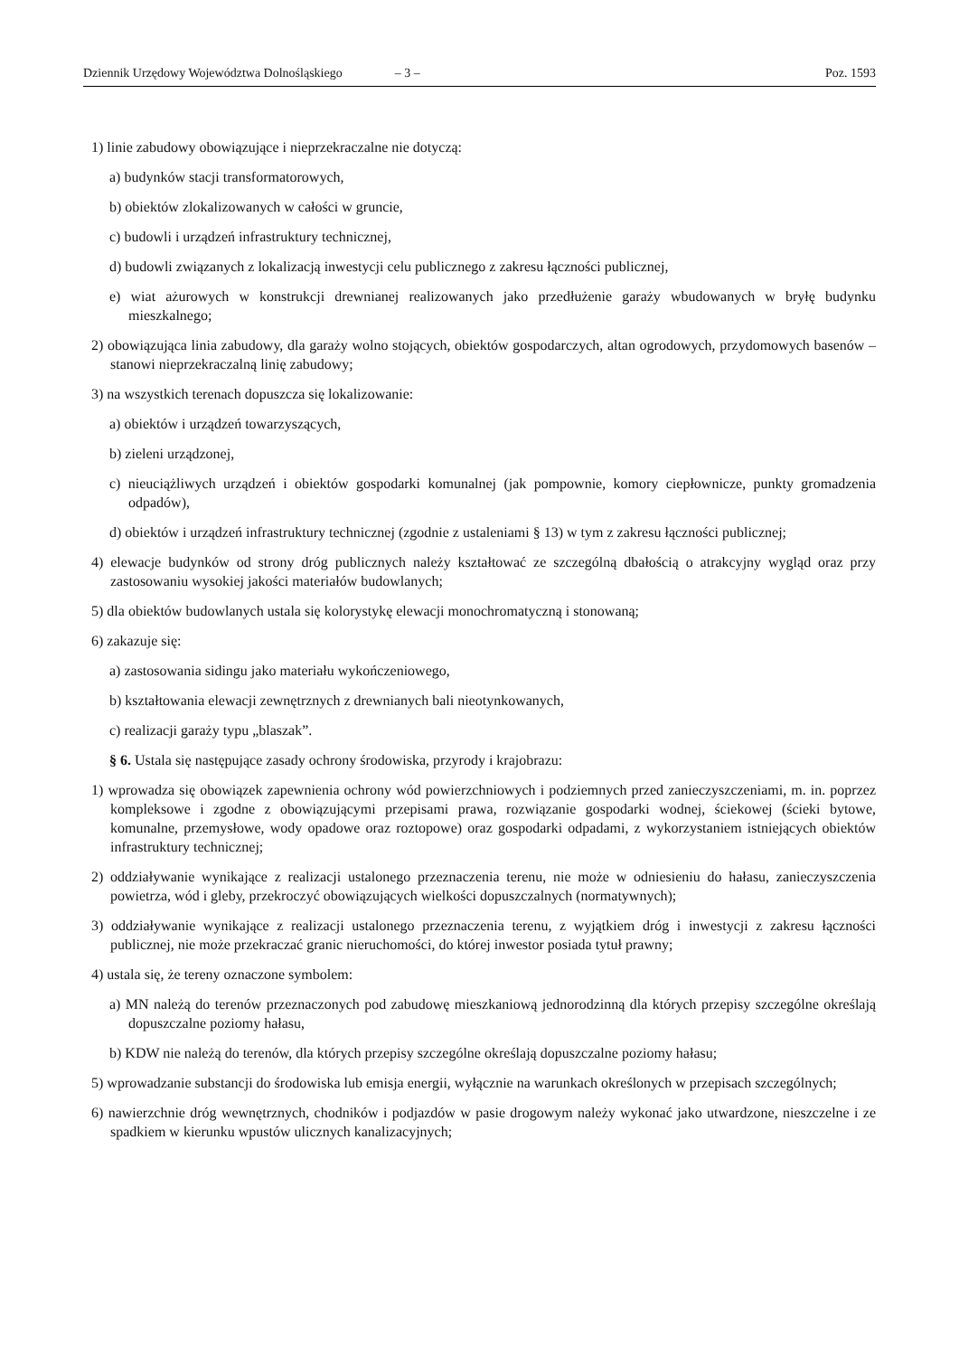Dziennik Urzędowy Województwa Dolnośląskiego – 3 – Poz. 1593
1) linie zabudowy obowiązujące i nieprzekraczalne nie dotyczą:
a) budynków stacji transformatorowych,
b) obiektów zlokalizowanych w całości w gruncie,
c) budowli i urządzeń infrastruktury technicznej,
d) budowli związanych z lokalizacją inwestycji celu publicznego z zakresu łączności publicznej,
e) wiat ażurowych w konstrukcji drewnianej realizowanych jako przedłużenie garaży wbudowanych w bryłę budynku mieszkalnego;
2) obowiązująca linia zabudowy, dla garaży wolno stojących, obiektów gospodarczych, altan ogrodowych, przydomowych basenów – stanowi nieprzekraczalną linię zabudowy;
3) na wszystkich terenach dopuszcza się lokalizowanie:
a) obiektów i urządzeń towarzyszących,
b) zieleni urządzonej,
c) nieuciążliwych urządzeń i obiektów gospodarki komunalnej (jak pompownie, komory ciepłownicze, punkty gromadzenia odpadów),
d) obiektów i urządzeń infrastruktury technicznej (zgodnie z ustaleniami § 13) w tym z zakresu łączności publicznej;
4) elewacje budynków od strony dróg publicznych należy kształtować ze szczególną dbałością o atrakcyjny wygląd oraz przy zastosowaniu wysokiej jakości materiałów budowlanych;
5) dla obiektów budowlanych ustala się kolorystykę elewacji monochromatyczną i stonowaną;
6) zakazuje się:
a) zastosowania sidingu jako materiału wykończeniowego,
b) kształtowania elewacji zewnętrznych z drewnianych bali nieotynkowanych,
c) realizacji garaży typu „blaszak”.
§ 6. Ustala się następujące zasady ochrony środowiska, przyrody i krajobrazu:
1) wprowadza się obowiązek zapewnienia ochrony wód powierzchniowych i podziemnych przed zanieczyszczeniami, m. in. poprzez kompleksowe i zgodne z obowiązującymi przepisami prawa, rozwiązanie gospodarki wodnej, ściekowej (ścieki bytowe, komunalne, przemysłowe, wody opadowe oraz roztopowe) oraz gospodarki odpadami, z wykorzystaniem istniejących obiektów infrastruktury technicznej;
2) oddziaływanie wynikające z realizacji ustalonego przeznaczenia terenu, nie może w odniesieniu do hałasu, zanieczyszczenia powietrza, wód i gleby, przekroczyć obowiązujących wielkości dopuszczalnych (normatywnych);
3) oddziaływanie wynikające z realizacji ustalonego przeznaczenia terenu, z wyjątkiem dróg i inwestycji z zakresu łączności publicznej, nie może przekraczać granic nieruchomości, do której inwestor posiada tytuł prawny;
4) ustala się, że tereny oznaczone symbolem:
a) MN należą do terenów przeznaczonych pod zabudowę mieszkaniową jednorodzinną dla których przepisy szczególne określają dopuszczalne poziomy hałasu,
b) KDW nie należą do terenów, dla których przepisy szczególne określają dopuszczalne poziomy hałasu;
5) wprowadzanie substancji do środowiska lub emisja energii, wyłącznie na warunkach określonych w przepisach szczególnych;
6) nawierzchnie dróg wewnętrznych, chodników i podjazdów w pasie drogowym należy wykonać jako utwardzone, nieszczelne i ze spadkiem w kierunku wpustów ulicznych kanalizacyjnych;